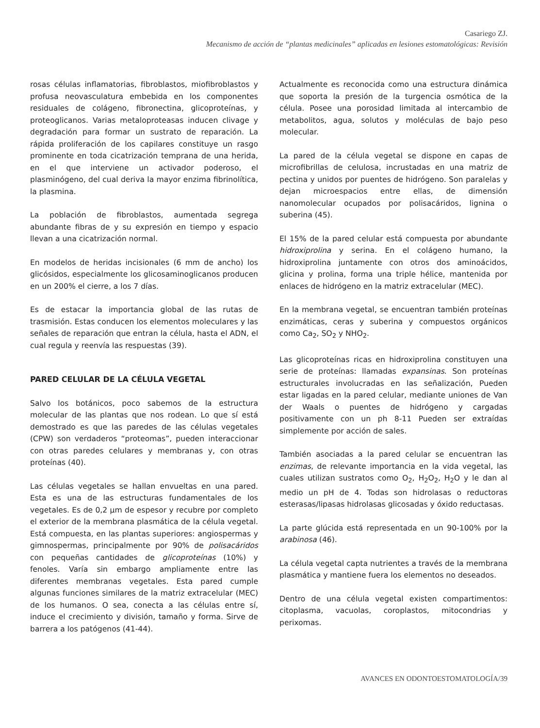Casariego ZJ.
Mecanismo de acción de “plantas medicinales” aplicadas en lesiones estomatológicas: Revisión
rosas células inflamatorias, fibroblastos, miofibroblastos y profusa neovasculatura embebida en los componentes residuales de colágeno, fibronectina, glicoproteínas, y proteoglicanos. Varias metaloproteasas inducen clivage y degradación para formar un sustrato de reparación. La rápida proliferación de los capilares constituye un rasgo prominente en toda cicatrización temprana de una herida, en el que interviene un activador poderoso, el plasminógeno, del cual deriva la mayor enzima fibrinolítica, la plasmina.
La población de fibroblastos, aumentada segrega abundante fibras de y su expresión en tiempo y espacio llevan a una cicatrización normal.
En modelos de heridas incisionales (6 mm de ancho) los glicósidos, especialmente los glicosaminoglicanos producen en un 200% el cierre, a los 7 días.
Es de estacar la importancia global de las rutas de trasmisión. Estas conducen los elementos moleculares y las señales de reparación que entran la célula, hasta el ADN, el cual regula y reenvía las respuestas (39).
PARED CELULAR DE LA CÉLULA VEGETAL
Salvo los botánicos, poco sabemos de la estructura molecular de las plantas que nos rodean. Lo que sí está demostrado es que las paredes de las células vegetales (CPW) son verdaderos “proteomas”, pueden interaccionar con otras paredes celulares y membranas y, con otras proteínas (40).
Las células vegetales se hallan envueltas en una pared. Esta es una de las estructuras fundamentales de los vegetales. Es de 0,2 μm de espesor y recubre por completo el exterior de la membrana plasmática de la célula vegetal. Está compuesta, en las plantas superiores: angiospermas y gimnospermas, principalmente por 90% de polisacáridos con pequeñas cantidades de glicoproteínas (10%) y fenoles. Varía sin embargo ampliamente entre las diferentes membranas vegetales. Esta pared cumple algunas funciones similares de la matriz extracelular (MEC) de los humanos. O sea, conecta a las células entre sí, induce el crecimiento y división, tamaño y forma. Sirve de barrera a los patógenos (41-44).
Actualmente es reconocida como una estructura dinámica que soporta la presión de la turgencia osmótica de la célula. Posee una porosidad limitada al intercambio de metabolitos, agua, solutos y moléculas de bajo peso molecular.
La pared de la célula vegetal se dispone en capas de microfibrillas de celulosa, incrustadas en una matriz de pectina y unidos por puentes de hidrógeno. Son paralelas y dejan microespacios entre ellas, de dimensión nanomolecular ocupados por polisacáridos, lignina o suberina (45).
El 15% de la pared celular está compuesta por abundante hidroxiprolina y serina. En el colágeno humano, la hidroxiprolina juntamente con otros dos aminoácidos, glicina y prolina, forma una triple hélice, mantenida por enlaces de hidrógeno en la matriz extracelular (MEC).
En la membrana vegetal, se encuentran también proteínas enzimáticas, ceras y suberina y compuestos orgánicos como Ca<sub>2</sub>, SO<sub>2</sub> y NHO<sub>2</sub>.
Las glicoproteínas ricas en hidroxiprolina constituyen una serie de proteínas: llamadas expansinas. Son proteínas estructurales involucradas en las señalización, Pueden estar ligadas en la pared celular, mediante uniones de Van der Waals o puentes de hidrógeno y cargadas positivamente con un ph 8-11 Pueden ser extraídas simplemente por acción de sales.
También asociadas a la pared celular se encuentran las enzimas, de relevante importancia en la vida vegetal, las cuales utilizan sustratos como O<sub>2</sub>, H<sub>2</sub>O<sub>2</sub>, H<sub>2</sub>O y le dan al medio un pH de 4. Todas son hidrolasas o reductoras esterasas/lipasas hidrolasas glicosadas y óxido reductasas.
La parte glúcida está representada en un 90-100% por la arabinosa (46).
La célula vegetal capta nutrientes a través de la membrana plasmática y mantiene fuera los elementos no deseados.
Dentro de una célula vegetal existen compartimentos: citoplasma, vacuolas, coroplastos, mitocondrias y perixomas.
AVANCES EN ODONTOESTOMATOLOGÍA/39